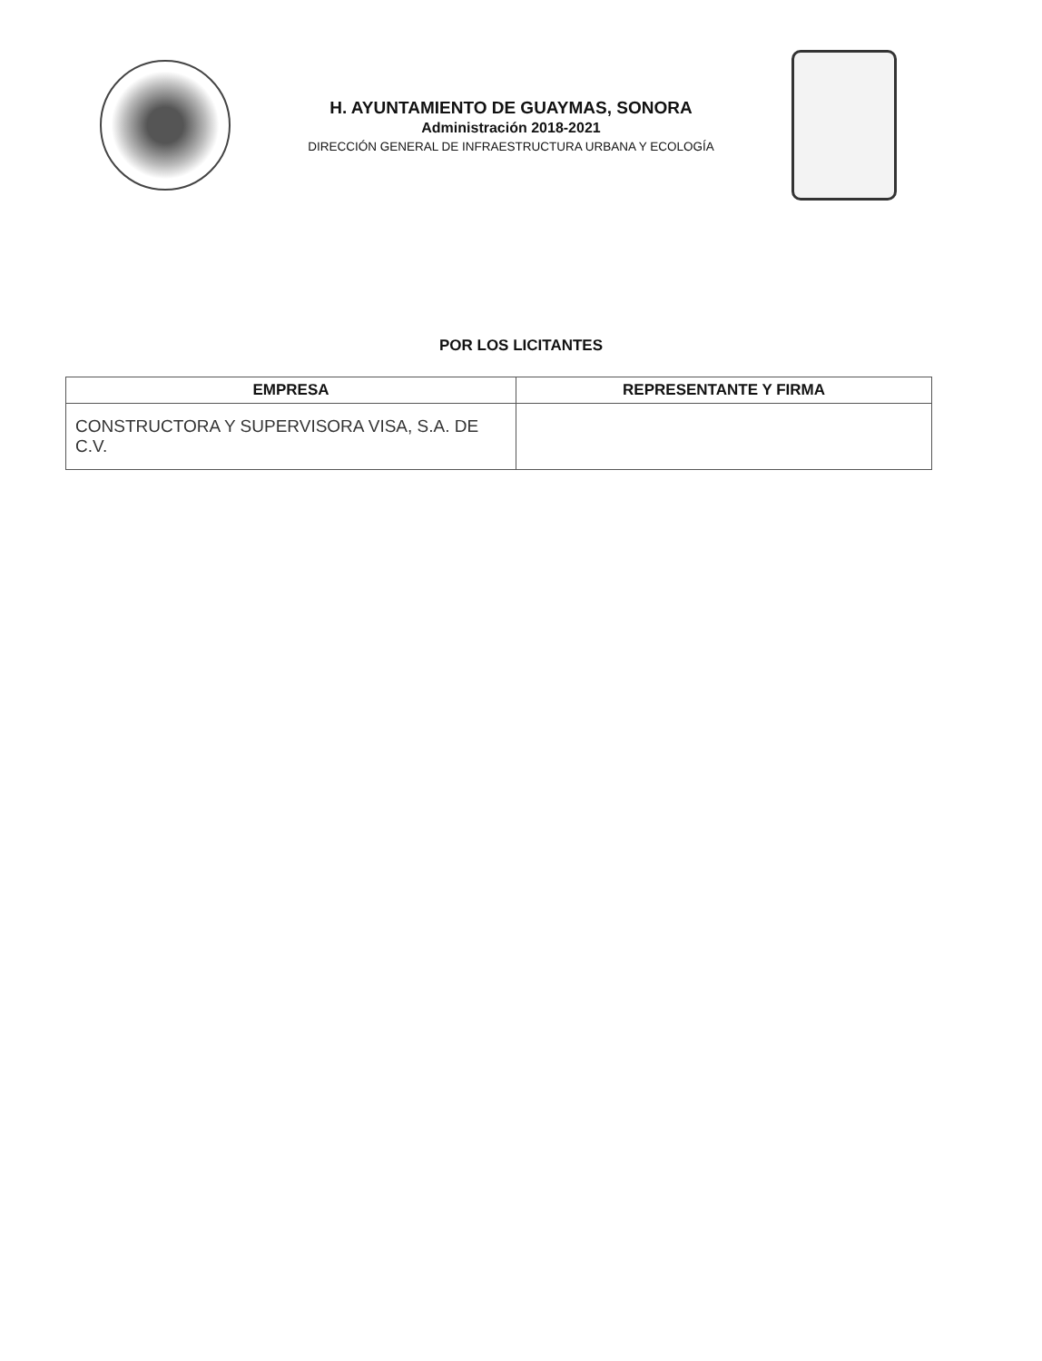H. AYUNTAMIENTO DE GUAYMAS, SONORA
Administración 2018-2021
DIRECCIÓN GENERAL DE INFRAESTRUCTURA URBANA Y ECOLOGÍA
POR LOS LICITANTES
| EMPRESA | REPRESENTANTE Y FIRMA |
| --- | --- |
| CONSTRUCTORA Y SUPERVISORA VISA, S.A. DE C.V. | |